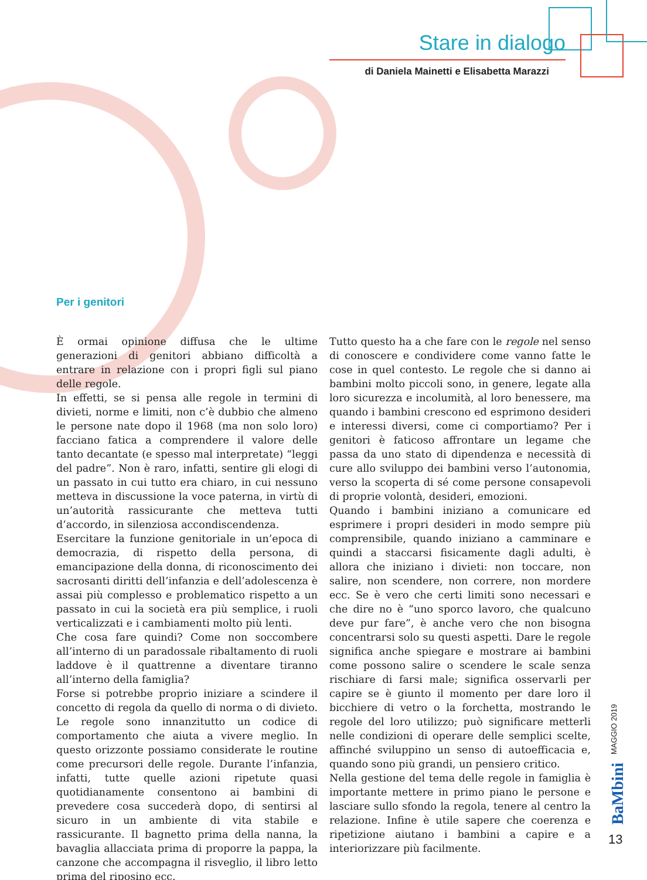Stare in dialogo
di Daniela Mainetti e Elisabetta Marazzi
Per i genitori
È ormai opinione diffusa che le ultime generazioni di genitori abbiano difficoltà a entrare in relazione con i propri figli sul piano delle regole.
In effetti, se si pensa alle regole in termini di divieti, norme e limiti, non c’è dubbio che almeno le persone nate dopo il 1968 (ma non solo loro) facciano fatica a comprendere il valore delle tanto decantate (e spesso mal interpretate) “leggi del padre”. Non è raro, infatti, sentire gli elogi di un passato in cui tutto era chiaro, in cui nessuno metteva in discussione la voce paterna, in virtù di un’autorità rassicurante che metteva tutti d’accordo, in silenziosa accondiscendenza.
Esercitare la funzione genitoriale in un’epoca di democrazia, di rispetto della persona, di emancipazione della donna, di riconoscimento dei sacrosanti diritti dell’infanzia e dell’adolescenza è assai più complesso e problematico rispetto a un passato in cui la società era più semplice, i ruoli verticalizzati e i cambiamenti molto più lenti.
Che cosa fare quindi? Come non soccombere all’interno di un paradossale ribaltamento di ruoli laddove è il quattrenne a diventare tiranno all’interno della famiglia?
Forse si potrebbe proprio iniziare a scindere il concetto di regola da quello di norma o di divieto. Le regole sono innanzitutto un codice di comportamento che aiuta a vivere meglio. In questo orizzonte possiamo considerate le routine come precursori delle regole. Durante l’infanzia, infatti, tutte quelle azioni ripetute quasi quotidianamente consentono ai bambini di prevedere cosa succederà dopo, di sentirsi al sicuro in un ambiente di vita stabile e rassicurante. Il bagnetto prima della nanna, la bavaglia allacciata prima di proporre la pappa, la canzone che accompagna il risveglio, il libro letto prima del riposino ecc.
Tutto questo ha a che fare con le regole nel senso di conoscere e condividere come vanno fatte le cose in quel contesto. Le regole che si danno ai bambini molto piccoli sono, in genere, legate alla loro sicurezza e incolumità, al loro benessere, ma quando i bambini crescono ed esprimono desideri e interessi diversi, come ci comportiamo? Per i genitori è faticoso affrontare un legame che passa da uno stato di dipendenza e necessità di cure allo sviluppo dei bambini verso l’autonomia, verso la scoperta di sé come persone consapevoli di proprie volontà, desideri, emozioni.
Quando i bambini iniziano a comunicare ed esprimere i propri desideri in modo sempre più comprensibile, quando iniziano a camminare e quindi a staccarsi fisicamente dagli adulti, è allora che iniziano i divieti: non toccare, non salire, non scendere, non correre, non mordere ecc. Se è vero che certi limiti sono necessari e che dire no è “uno sporco lavoro, che qualcuno deve pur fare”, è anche vero che non bisogna concentrarsi solo su questi aspetti. Dare le regole significa anche spiegare e mostrare ai bambini come possono salire o scendere le scale senza rischiare di farsi male; significa osservarli per capire se è giunto il momento per dare loro il bicchiere di vetro o la forchetta, mostrando le regole del loro utilizzo; può significare metterli nelle condizioni di operare delle semplici scelte, affinché sviluppino un senso di autoefficacia e, quando sono più grandi, un pensiero critico.
Nella gestione del tema delle regole in famiglia è importante mettere in primo piano le persone e lasciare sullo sfondo la regola, tenere al centro la relazione. Infine è utile sapere che coerenza e ripetizione aiutano i bambini a capire e a interiorizzare più facilmente.
MAGGIO 2019
BaMbini
13